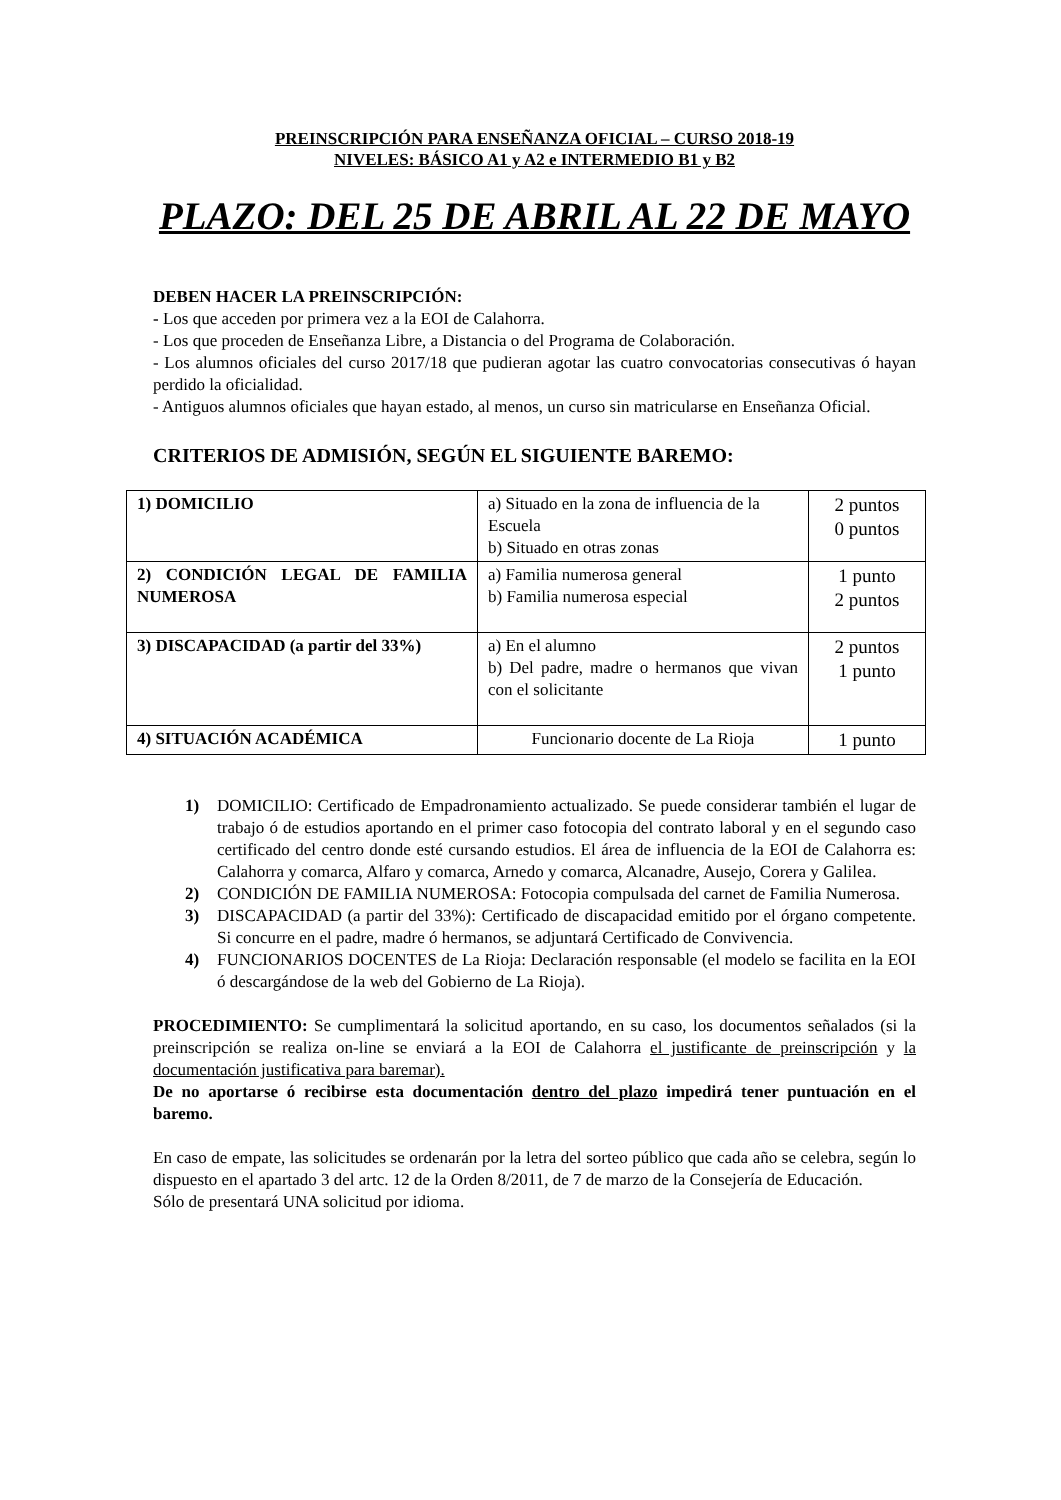PREINSCRIPCIÓN PARA ENSEÑANZA OFICIAL – CURSO 2018-19
NIVELES: BÁSICO A1 y A2 e INTERMEDIO B1 y B2
PLAZO: DEL 25 DE ABRIL AL 22 DE MAYO
DEBEN HACER LA PREINSCRIPCIÓN:
- Los que acceden por primera vez a la EOI de Calahorra.
- Los que proceden de Enseñanza Libre, a Distancia o del Programa de Colaboración.
- Los alumnos oficiales del curso 2017/18 que pudieran agotar las cuatro convocatorias consecutivas ó hayan perdido la oficialidad.
- Antiguos alumnos oficiales que hayan estado, al menos, un curso sin matricularse en Enseñanza Oficial.
CRITERIOS DE ADMISIÓN, SEGÚN EL SIGUIENTE BAREMO:
| 1) DOMICILIO | a) Situado en la zona de influencia de la Escuela b) Situado en otras zonas | 2 puntos 0 puntos |
| 2) CONDICIÓN LEGAL DE FAMILIA NUMEROSA | a) Familia numerosa general b) Familia numerosa especial | 1 punto 2 puntos |
| 3) DISCAPACIDAD (a partir del 33%) | a) En el alumno b) Del padre, madre o hermanos que vivan con el solicitante | 2 puntos 1 punto |
| 4) SITUACIÓN ACADÉMICA | Funcionario docente de La Rioja | 1 punto |
1) DOMICILIO: Certificado de Empadronamiento actualizado. Se puede considerar también el lugar de trabajo ó de estudios aportando en el primer caso fotocopia del contrato laboral y en el segundo caso certificado del centro donde esté cursando estudios. El área de influencia de la EOI de Calahorra es: Calahorra y comarca, Alfaro y comarca, Arnedo y comarca, Alcanadre, Ausejo, Corera y Galilea.
2) CONDICIÓN DE FAMILIA NUMEROSA: Fotocopia compulsada del carnet de Familia Numerosa.
3) DISCAPACIDAD (a partir del 33%): Certificado de discapacidad emitido por el órgano competente. Si concurre en el padre, madre ó hermanos, se adjuntará Certificado de Convivencia.
4) FUNCIONARIOS DOCENTES de La Rioja: Declaración responsable (el modelo se facilita en la EOI ó descargándose de la web del Gobierno de La Rioja).
PROCEDIMIENTO: Se cumplimentará la solicitud aportando, en su caso, los documentos señalados (si la preinscripción se realiza on-line se enviará a la EOI de Calahorra el justificante de preinscripción y la documentación justificativa para baremar).
De no aportarse ó recibirse esta documentación dentro del plazo impedirá tener puntuación en el baremo.
En caso de empate, las solicitudes se ordenarán por la letra del sorteo público que cada año se celebra, según lo dispuesto en el apartado 3 del artc. 12 de la Orden 8/2011, de 7 de marzo de la Consejería de Educación.
Sólo de presentará UNA solicitud por idioma.